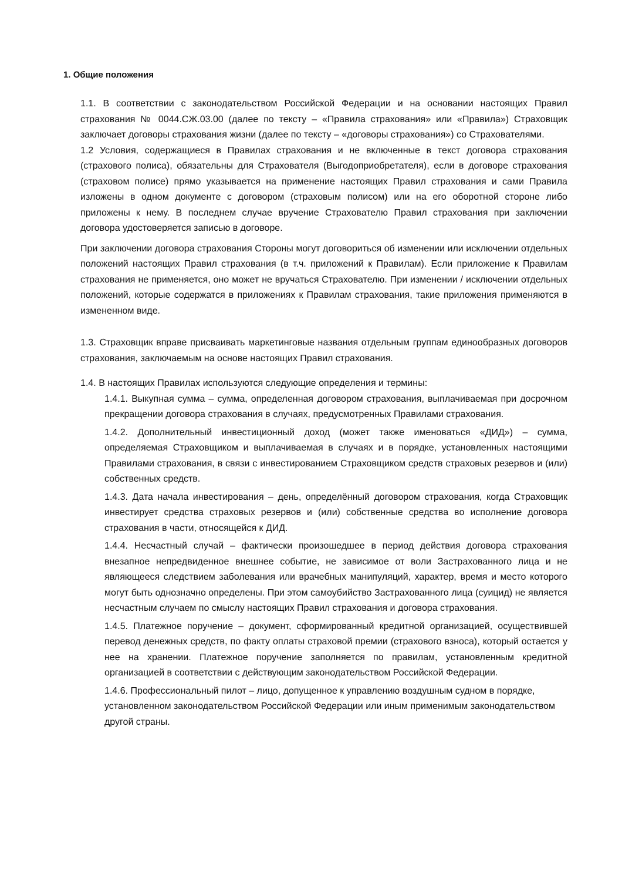1. Общие положения
1.1. В соответствии с законодательством Российской Федерации и на основании настоящих Правил страхования № 0044.СЖ.03.00 (далее по тексту – «Правила страхования» или «Правила») Страховщик заключает договоры страхования жизни (далее по тексту – «договоры страхования») со Страхователями.
1.2 Условия, содержащиеся в Правилах страхования и не включенные в текст договора страхования (страхового полиса), обязательны для Страхователя (Выгодоприобретателя), если в договоре страхования (страховом полисе) прямо указывается на применение настоящих Правил страхования и сами Правила изложены в одном документе с договором (страховым полисом) или на его оборотной стороне либо приложены к нему. В последнем случае вручение Страхователю Правил страхования при заключении договора удостоверяется записью в договоре.
При заключении договора страхования Стороны могут договориться об изменении или исключении отдельных положений настоящих Правил страхования (в т.ч. приложений к Правилам). Если приложение к Правилам страхования не применяется, оно может не вручаться Страхователю. При изменении / исключении отдельных положений, которые содержатся в приложениях к Правилам страхования, такие приложения применяются в измененном виде.
1.3. Страховщик вправе присваивать маркетинговые названия отдельным группам единообразных договоров страхования, заключаемым на основе настоящих Правил страхования.
1.4. В настоящих Правилах используются следующие определения и термины:
1.4.1. Выкупная сумма – сумма, определенная договором страхования, выплачиваемая при досрочном прекращении договора страхования в случаях, предусмотренных Правилами страхования.
1.4.2. Дополнительный инвестиционный доход (может также именоваться «ДИД») – сумма, определяемая Страховщиком и выплачиваемая в случаях и в порядке, установленных настоящими Правилами страхования, в связи с инвестированием Страховщиком средств страховых резервов и (или) собственных средств.
1.4.3. Дата начала инвестирования – день, определённый договором страхования, когда Страховщик инвестирует средства страховых резервов и (или) собственные средства во исполнение договора страхования в части, относящейся к ДИД.
1.4.4. Несчастный случай – фактически произошедшее в период действия договора страхования внезапное непредвиденное внешнее событие, не зависимое от воли Застрахованного лица и не являющееся следствием заболевания или врачебных манипуляций, характер, время и место которого могут быть однозначно определены. При этом самоубийство Застрахованного лица (суицид) не является несчастным случаем по смыслу настоящих Правил страхования и договора страхования.
1.4.5. Платежное поручение – документ, сформированный кредитной организацией, осуществившей перевод денежных средств, по факту оплаты страховой премии (страхового взноса), который остается у нее на хранении. Платежное поручение заполняется по правилам, установленным кредитной организацией в соответствии с действующим законодательством Российской Федерации.
1.4.6. Профессиональный пилот – лицо, допущенное к управлению воздушным судном в порядке, установленном законодательством Российской Федерации или иным применимым законодательством другой страны.